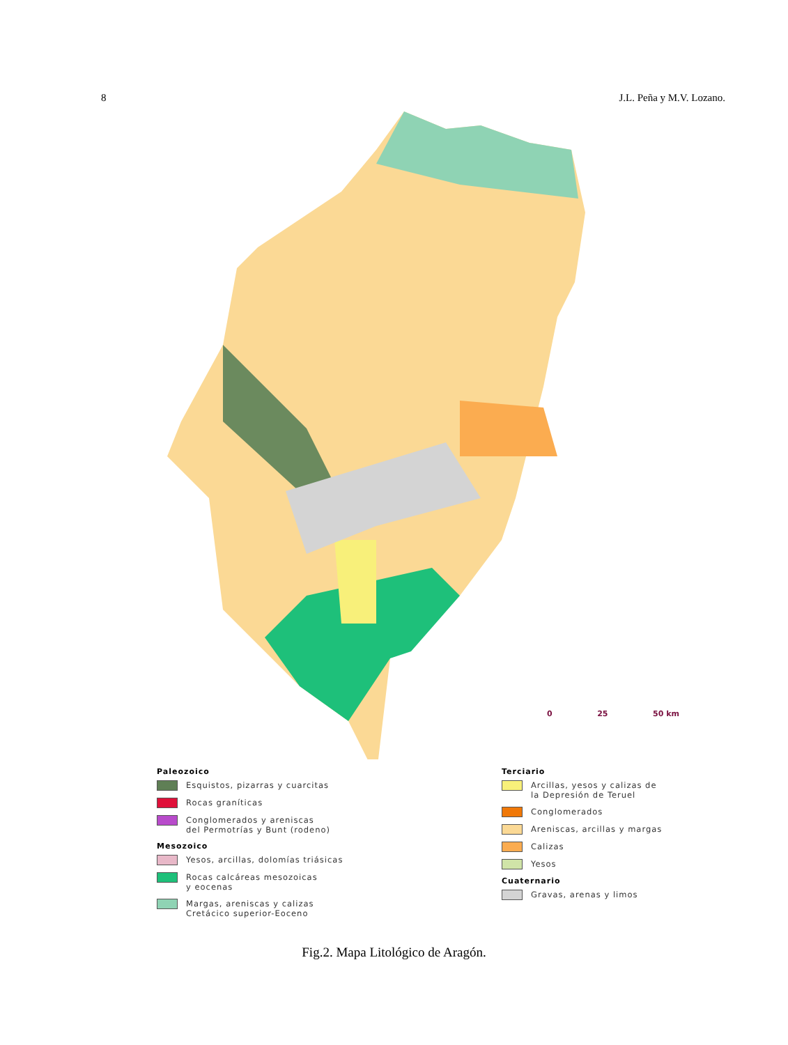8 J.L. Peña y M.V. Lozano.
Paleozoico
Esquistos, pizarras y cuarcitas
Rocas graníticas
Conglomerados y areniscas
del Permotrías y Bunt (rodeno)
Mesozoico
Yesos, arcillas, dolomías triásicas
Rocas calcáreas mesozoicas
y eocenas
Margas, areniscas y calizas
Cretácico superior-Eoceno
Terciario
Arcillas, yesos y calizas de
la Depresión de Teruel
Conglomerados
Areniscas, arcillas y margas
Calizas
Yesos
Cuaternario
Gravas, arenas y limos
0 25 50 km
Fig.2. Mapa Litológico de Aragón.